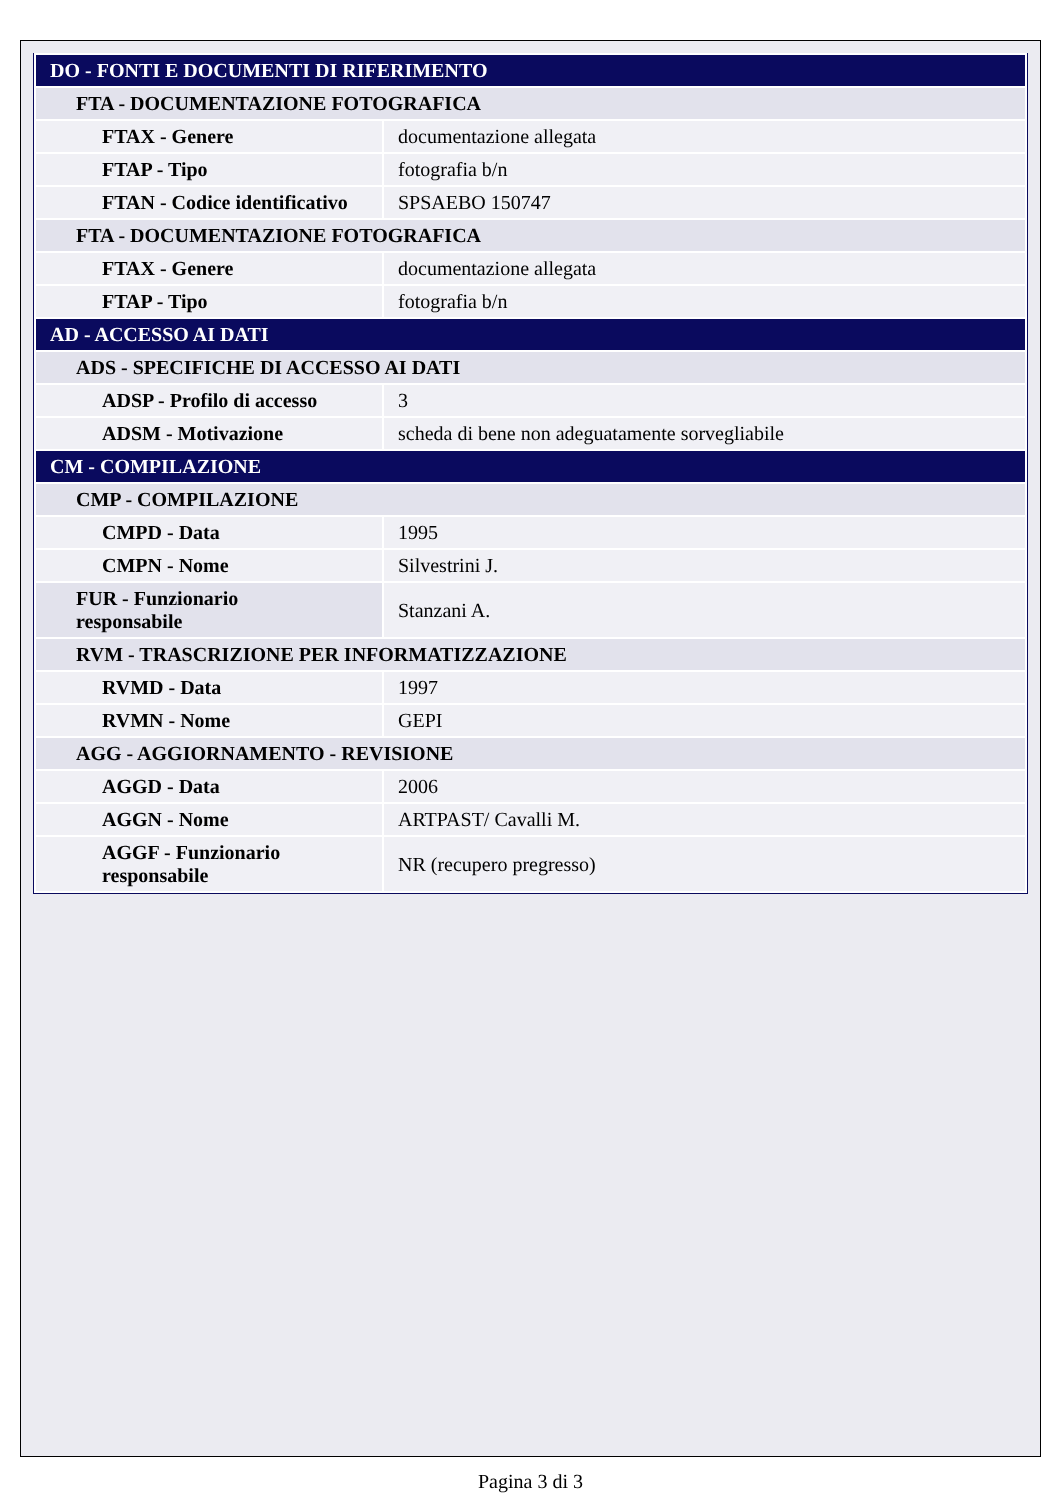| DO - FONTI E DOCUMENTI DI RIFERIMENTO | |
| FTA - DOCUMENTAZIONE FOTOGRAFICA | |
| FTAX - Genere | documentazione allegata |
| FTAP - Tipo | fotografia b/n |
| FTAN - Codice identificativo | SPSAEBO 150747 |
| FTA - DOCUMENTAZIONE FOTOGRAFICA | |
| FTAX - Genere | documentazione allegata |
| FTAP - Tipo | fotografia b/n |
| AD - ACCESSO AI DATI | |
| ADS - SPECIFICHE DI ACCESSO AI DATI | |
| ADSP - Profilo di accesso | 3 |
| ADSM - Motivazione | scheda di bene non adeguatamente sorvegliabile |
| CM - COMPILAZIONE | |
| CMP - COMPILAZIONE | |
| CMPD - Data | 1995 |
| CMPN - Nome | Silvestrini J. |
| FUR - Funzionario responsabile | Stanzani A. |
| RVM - TRASCRIZIONE PER INFORMATIZZAZIONE | |
| RVMD - Data | 1997 |
| RVMN - Nome | GEPI |
| AGG - AGGIORNAMENTO - REVISIONE | |
| AGGD - Data | 2006 |
| AGGN - Nome | ARTPAST/ Cavalli M. |
| AGGF - Funzionario responsabile | NR (recupero pregresso) |
Pagina 3 di 3